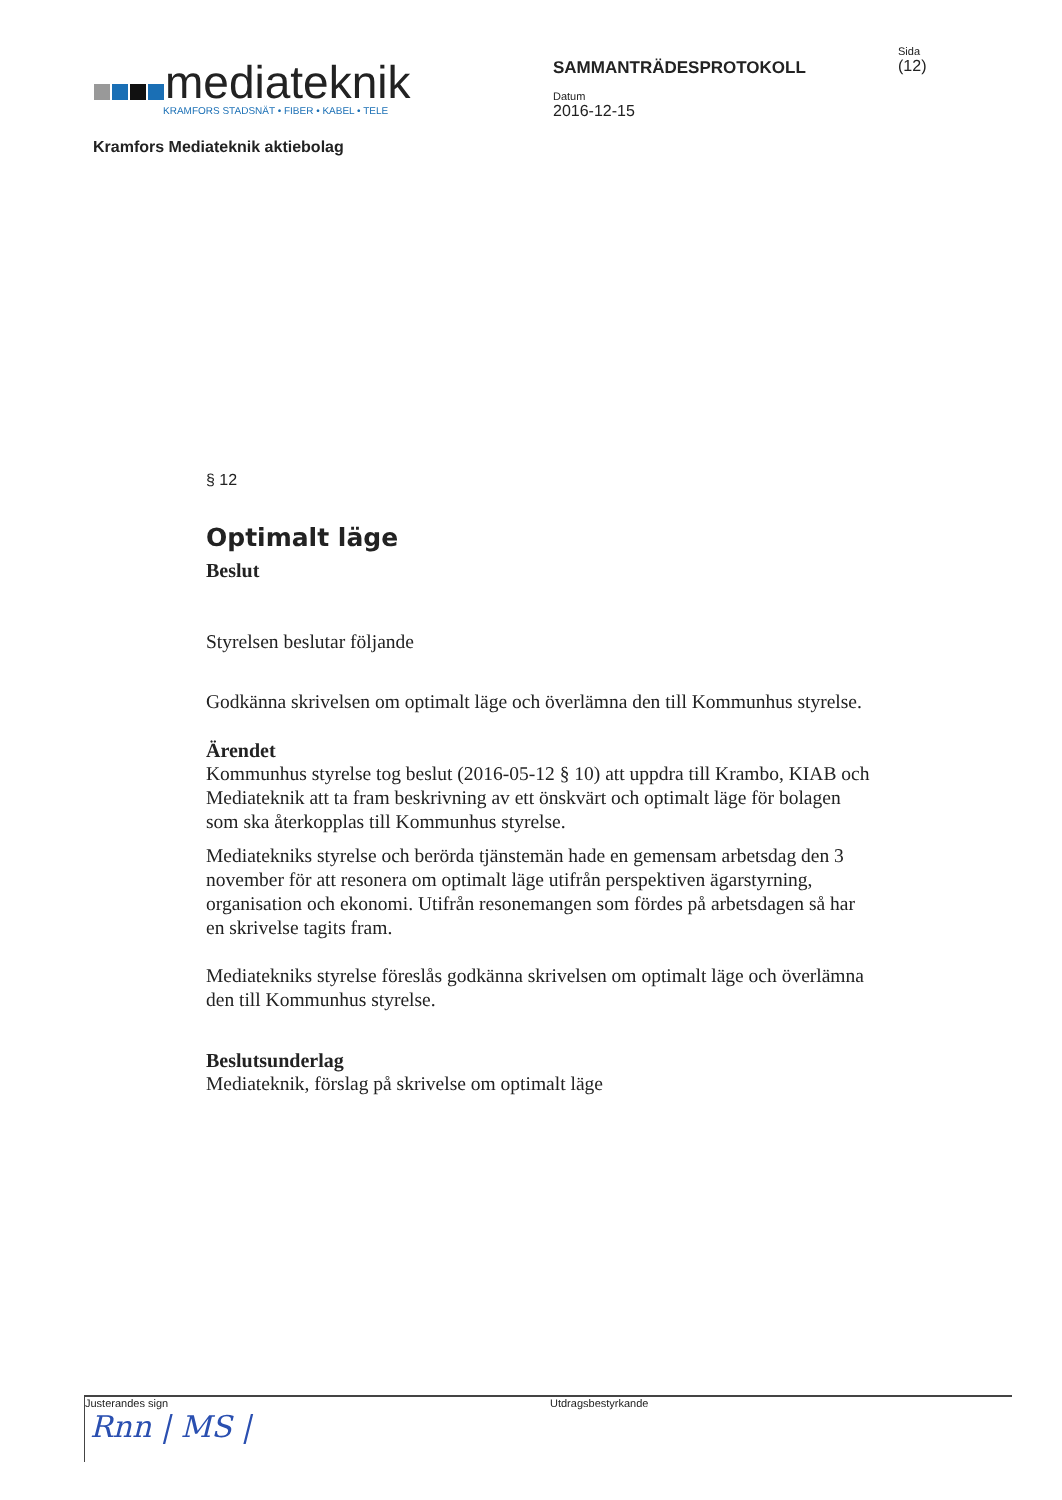mediateknik
KRAMFORS STADSNÄT • FIBER • KABEL • TELE
Kramfors Mediateknik aktiebolag
SAMMANTRÄDESPROTOKOLL
Datum
2016-12-15
Sida
(12)
§ 12
Optimalt läge
Beslut
Styrelsen beslutar följande
Godkänna skrivelsen om optimalt läge och överlämna den till Kommunhus styrelse.
Ärendet
Kommunhus styrelse tog beslut (2016-05-12 § 10) att uppdra till Krambo, KIAB och Mediateknik att ta fram beskrivning av ett önskvärt och optimalt läge för bolagen som ska återkopplas till Kommunhus styrelse.
Mediatekniks styrelse och berörda tjänstemän hade en gemensam arbetsdag den 3 november för att resonera om optimalt läge utifrån perspektiven ägarstyrning, organisation och ekonomi. Utifrån resonemangen som fördes på arbetsdagen så har en skrivelse tagits fram.
Mediatekniks styrelse föreslås godkänna skrivelsen om optimalt läge och överlämna den till Kommunhus styrelse.
Beslutsunderlag
Mediateknik, förslag på skrivelse om optimalt läge
Justerandes sign
Rnn | MS |
Utdragsbestyrkande